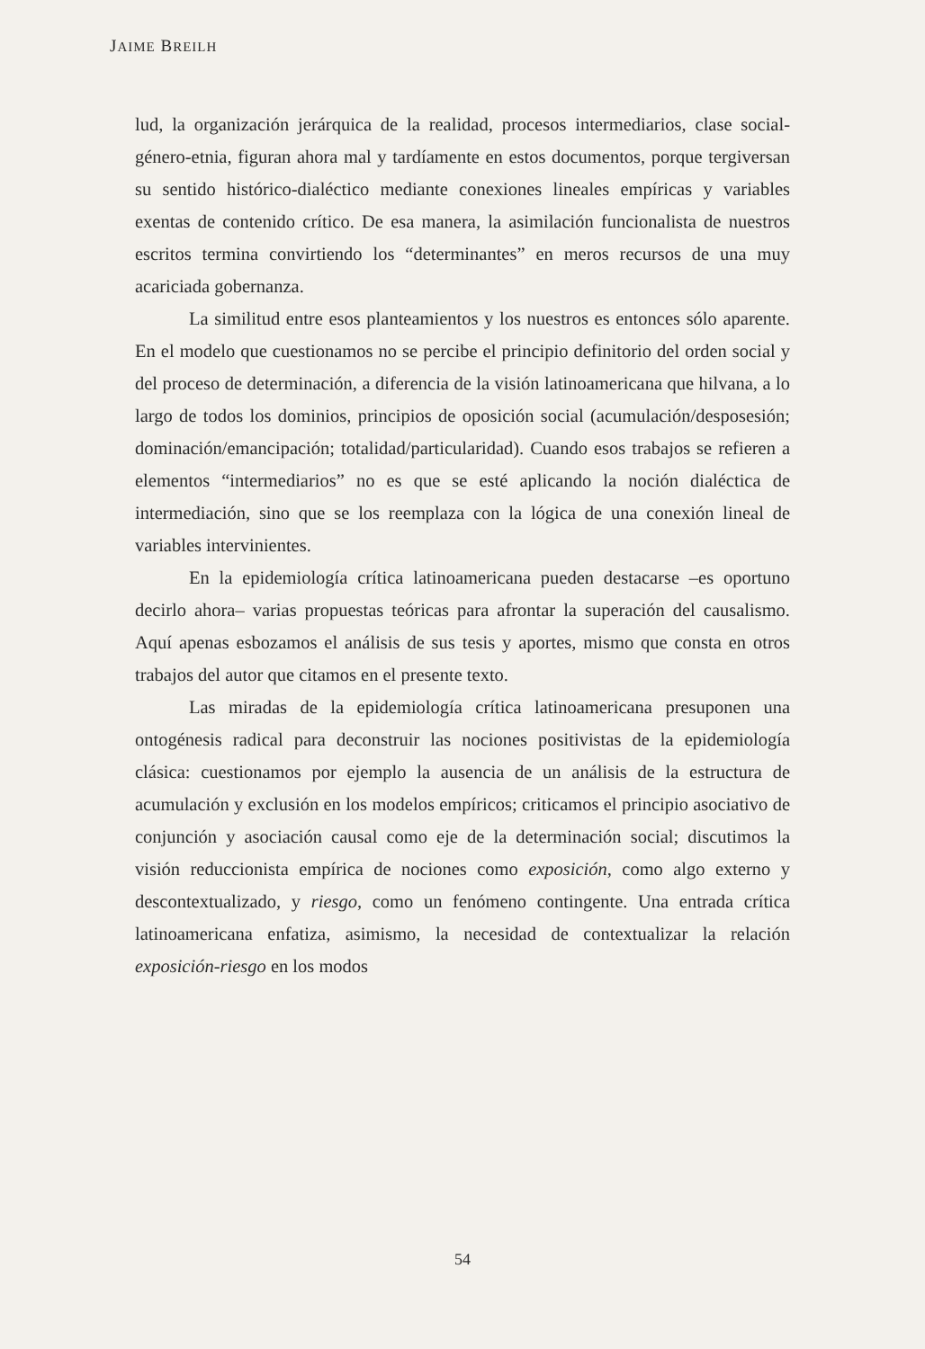JAIME BREILH
lud, la organización jerárquica de la realidad, procesos intermediarios, clase social-género-etnia, figuran ahora mal y tardíamente en estos documentos, porque tergiversan su sentido histórico-dialéctico mediante conexiones lineales empíricas y variables exentas de contenido crítico. De esa manera, la asimilación funcionalista de nuestros escritos termina convirtiendo los “determinantes” en meros recursos de una muy acariciada gobernanza.
La similitud entre esos planteamientos y los nuestros es entonces sólo aparente. En el modelo que cuestionamos no se percibe el principio definitorio del orden social y del proceso de determinación, a diferencia de la visión latinoamericana que hilvana, a lo largo de todos los dominios, principios de oposición social (acumulación/desposesión; dominación/emancipación; totalidad/particularidad). Cuando esos trabajos se refieren a elementos “intermediarios” no es que se esté aplicando la noción dialéctica de intermediación, sino que se los reemplaza con la lógica de una conexión lineal de variables intervinientes.
En la epidemiología crítica latinoamericana pueden destacarse –es oportuno decirlo ahora– varias propuestas teóricas para afrontar la superación del causalismo. Aquí apenas esbozamos el análisis de sus tesis y aportes, mismo que consta en otros trabajos del autor que citamos en el presente texto.
Las miradas de la epidemiología crítica latinoamericana presuponen una ontogénesis radical para deconstruir las nociones positivistas de la epidemiología clásica: cuestionamos por ejemplo la ausencia de un análisis de la estructura de acumulación y exclusión en los modelos empíricos; criticamos el principio asociativo de conjunción y asociación causal como eje de la determinación social; discutimos la visión reduccionista empírica de nociones como exposición, como algo externo y descontextualizado, y riesgo, como un fenómeno contingente. Una entrada crítica latinoamericana enfatiza, asimismo, la necesidad de contextualizar la relación exposición-riesgo en los modos
54